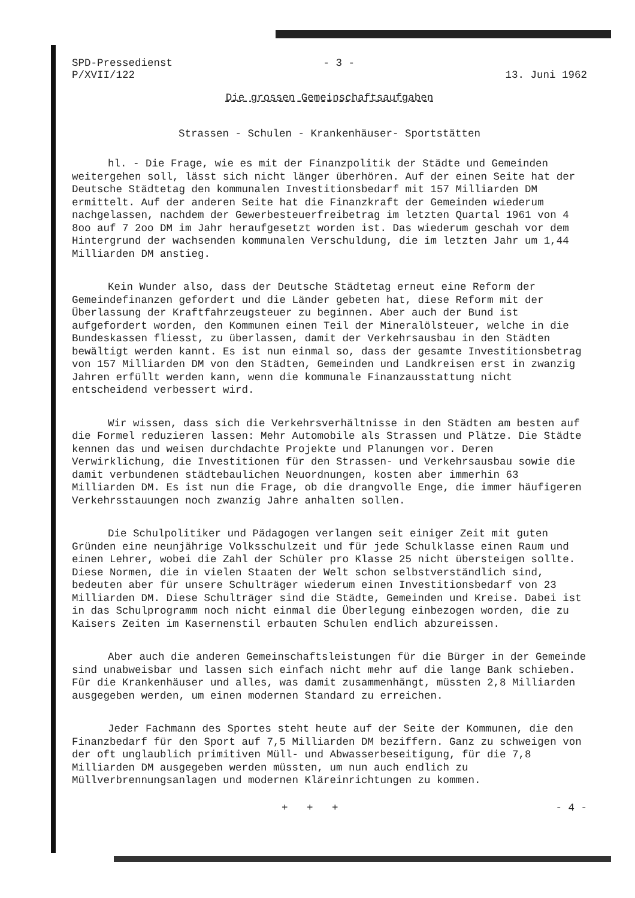SPD-Pressedienst
P/XVII/122
- 3 -
13. Juni 1962
Die grossen Gemeinschaftsaufgaben
Strassen - Schulen - Krankenhäuser- Sportstätten
hl. - Die Frage, wie es mit der Finanzpolitik der Städte und Gemeinden weitergehen soll, lässt sich nicht länger überhören. Auf der einen Seite hat der Deutsche Städtetag den kommunalen Investitionsbedarf mit 157 Milliarden DM ermittelt. Auf der anderen Seite hat die Finanzkraft der Gemeinden wiederum nachgelassen, nachdem der Gewerbesteuerfreibetrag im letzten Quartal 1961 von 4 8oo auf 7 2oo DM im Jahr heraufgesetzt worden ist. Das wiederum geschah vor dem Hintergrund der wachsenden kommunalen Verschuldung, die im letzten Jahr um 1,44 Milliarden DM anstieg.
Kein Wunder also, dass der Deutsche Städtetag erneut eine Reform der Gemeindefinanzen gefordert und die Länder gebeten hat, diese Reform mit der Überlassung der Kraftfahrzeugsteuer zu beginnen. Aber auch der Bund ist aufgefordert worden, den Kommunen einen Teil der Mineralölsteuer, welche in die Bundeskassen fliesst, zu überlassen, damit der Verkehrsausbau in den Städten bewältigt werden kannt. Es ist nun einmal so, dass der gesamte Investitionsbetrag von 157 Milliarden DM von den Städten, Gemeinden und Landkreisen erst in zwanzig Jahren erfüllt werden kann, wenn die kommunale Finanzausstattung nicht entscheidend verbessert wird.
Wir wissen, dass sich die Verkehrsverhältnisse in den Städten am besten auf die Formel reduzieren lassen: Mehr Automobile als Strassen und Plätze. Die Städte kennen das und weisen durchdachte Projekte und Planungen vor. Deren Verwirklichung, die Investitionen für den Strassen- und Verkehrsausbau sowie die damit verbundenen städtebaulichen Neuordnungen, kosten aber immerhin 63 Milliarden DM. Es ist nun die Frage, ob die drangvolle Enge, die immer häufigeren Verkehrsstauungen noch zwanzig Jahre anhalten sollen.
Die Schulpolitiker und Pädagogen verlangen seit einiger Zeit mit guten Gründen eine neunjährige Volksschulzeit und für jede Schulklasse einen Raum und einen Lehrer, wobei die Zahl der Schüler pro Klasse 25 nicht übersteigen sollte. Diese Normen, die in vielen Staaten der Welt schon selbstverständlich sind, bedeuten aber für unsere Schulträger wiederum einen Investitionsbedarf von 23 Milliarden DM. Diese Schulträger sind die Städte, Gemeinden und Kreise. Dabei ist in das Schulprogramm noch nicht einmal die Überlegung einbezogen worden, die zu Kaisers Zeiten im Kasernenstil erbauten Schulen endlich abzureissen.
Aber auch die anderen Gemeinschaftsleistungen für die Bürger in der Gemeinde sind unabweisbar und lassen sich einfach nicht mehr auf die lange Bank schieben. Für die Krankenhäuser und alles, was damit zusammenhängt, müssten 2,8 Milliarden ausgegeben werden, um einen modernen Standard zu erreichen.
Jeder Fachmann des Sportes steht heute auf der Seite der Kommunen, die den Finanzbedarf für den Sport auf 7,5 Milliarden DM beziffern. Ganz zu schweigen von der oft unglaublich primitiven Müll- und Abwasserbeseitigung, für die 7,8 Milliarden DM ausgegeben werden müssten, um nun auch endlich zu Müllverbrennungsanlagen und modernen Kläreinrichtungen zu kommen.
+ + + - 4 -